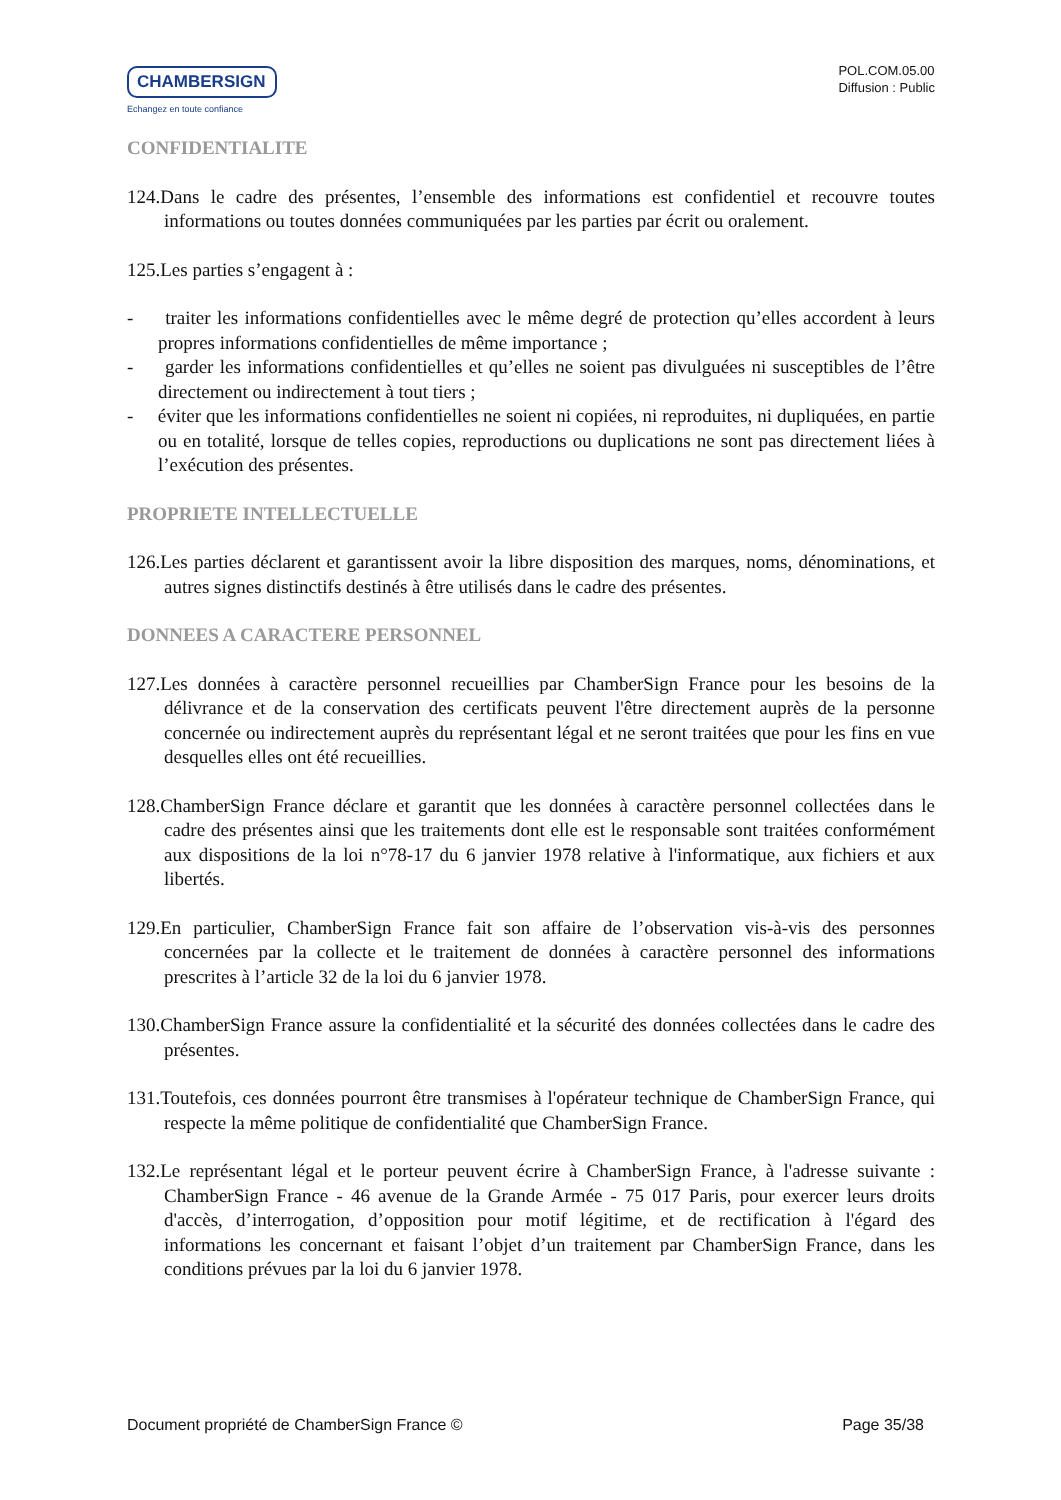CHAMBERSIGN
Echangez en toute confiance
POL.COM.05.00
Diffusion : Public
CONFIDENTIALITE
124.Dans le cadre des présentes, l’ensemble des informations est confidentiel et recouvre toutes informations ou toutes données communiquées par les parties par écrit ou oralement.
125.Les parties s’engagent à :
- traiter les informations confidentielles avec le même degré de protection qu’elles accordent à leurs propres informations confidentielles de même importance ;
- garder les informations confidentielles et qu’elles ne soient pas divulguées ni susceptibles de l’être directement ou indirectement à tout tiers ;
- éviter que les informations confidentielles ne soient ni copiées, ni reproduites, ni dupliquées, en partie ou en totalité, lorsque de telles copies, reproductions ou duplications ne sont pas directement liées à l’exécution des présentes.
PROPRIETE INTELLECTUELLE
126.Les parties déclarent et garantissent avoir la libre disposition des marques, noms, dénominations, et autres signes distinctifs destinés à être utilisés dans le cadre des présentes.
DONNEES A CARACTERE PERSONNEL
127.Les données à caractère personnel recueillies par ChamberSign France pour les besoins de la délivrance et de la conservation des certificats peuvent l'être directement auprès de la personne concernée ou indirectement auprès du représentant légal et ne seront traitées que pour les fins en vue desquelles elles ont été recueillies.
128.ChamberSign France déclare et garantit que les données à caractère personnel collectées dans le cadre des présentes ainsi que les traitements dont elle est le responsable sont traitées conformément aux dispositions de la loi n°78-17 du 6 janvier 1978 relative à l'informatique, aux fichiers et aux libertés.
129.En particulier, ChamberSign France fait son affaire de l’observation vis-à-vis des personnes concernées par la collecte et le traitement de données à caractère personnel des informations prescrites à l’article 32 de la loi du 6 janvier 1978.
130.ChamberSign France assure la confidentialité et la sécurité des données collectées dans le cadre des présentes.
131.Toutefois, ces données pourront être transmises à l'opérateur technique de ChamberSign France, qui respecte la même politique de confidentialité que ChamberSign France.
132.Le représentant légal et le porteur peuvent écrire à ChamberSign France, à l'adresse suivante : ChamberSign France - 46 avenue de la Grande Armée - 75 017 Paris, pour exercer leurs droits d'accès, d’interrogation, d’opposition pour motif légitime, et de rectification à l'égard des informations les concernant et faisant l’objet d’un traitement par ChamberSign France, dans les conditions prévues par la loi du 6 janvier 1978.
Document propriété de ChamberSign France © Page 35/38